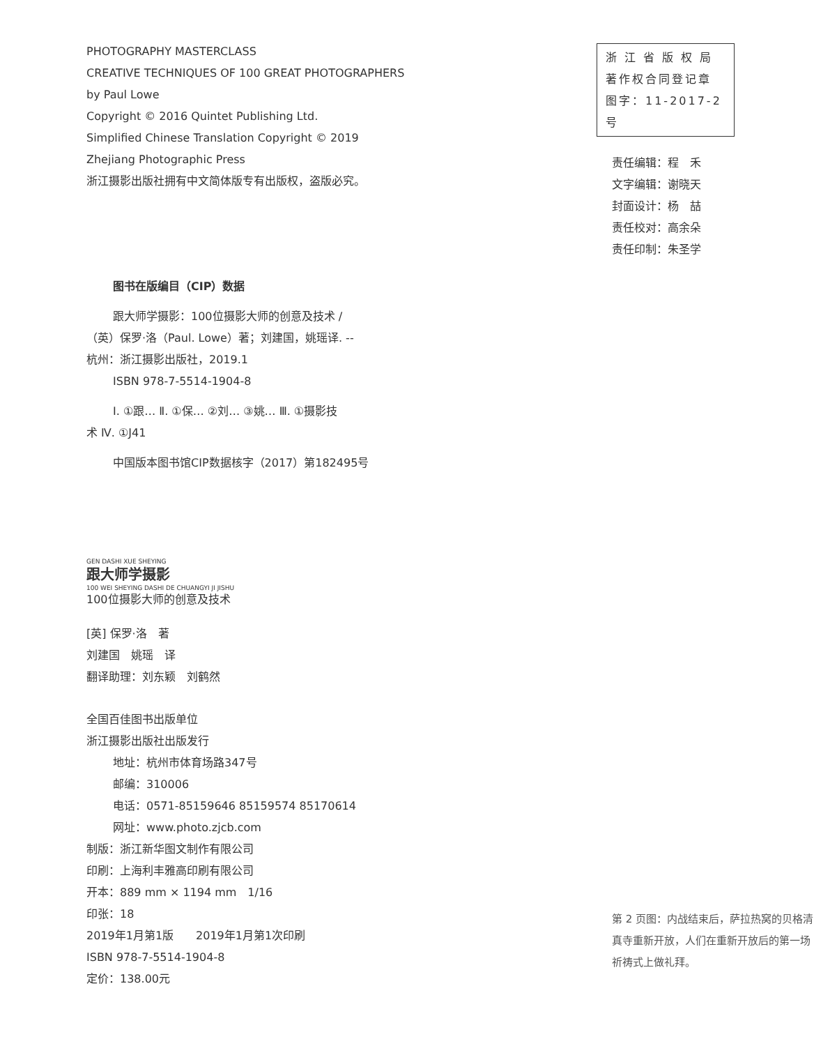PHOTOGRAPHY MASTERCLASS
CREATIVE TECHNIQUES OF 100 GREAT PHOTOGRAPHERS
by Paul Lowe
Copyright © 2016 Quintet Publishing Ltd.
Simplified Chinese Translation Copyright © 2019
Zhejiang Photographic Press
浙江摄影出版社拥有中文简体版专有出版权，盗版必究。
图书在版编目（CIP）数据
跟大师学摄影：100位摄影大师的创意及技术 /
（英）保罗·洛（Paul. Lowe）著；刘建国，姚瑶译. --
杭州：浙江摄影出版社，2019.1
ISBN 978-7-5514-1904-8
Ⅰ. ①跟… Ⅱ. ①保… ②刘… ③姚… Ⅲ. ①摄影技
术 Ⅳ. ①J41
中国版本图书馆CIP数据核字（2017）第182495号
GEN DASHI XUE SHEYING
跟大师学摄影
100 WEI SHEYING DASHI DE CHUANGYI JI JISHU
100位摄影大师的创意及技术
[英] 保罗·洛　著
刘建国　姚瑶　译
翻译助理：刘东颖　刘鹤然
全国百佳图书出版单位
浙江摄影出版社出版发行
地址：杭州市体育场路347号
邮编：310006
电话：0571-85159646 85159574 85170614
网址：www.photo.zjcb.com
制版：浙江新华图文制作有限公司
印刷：上海利丰雅高印刷有限公司
开本：889 mm × 1194 mm　1/16
印张：18
2019年1月第1版　　2019年1月第1次印刷
ISBN 978-7-5514-1904-8
定价：138.00元
浙 江 省 版 权 局
著作权合同登记章
图字：11-2017-2 号
责任编辑：程　禾
文字编辑：谢晓天
封面设计：杨　喆
责任校对：高余朵
责任印制：朱圣学
第 2 页图：内战结束后，萨拉热窝的贝格清真寺重新开放，人们在重新开放后的第一场祈祷式上做礼拜。